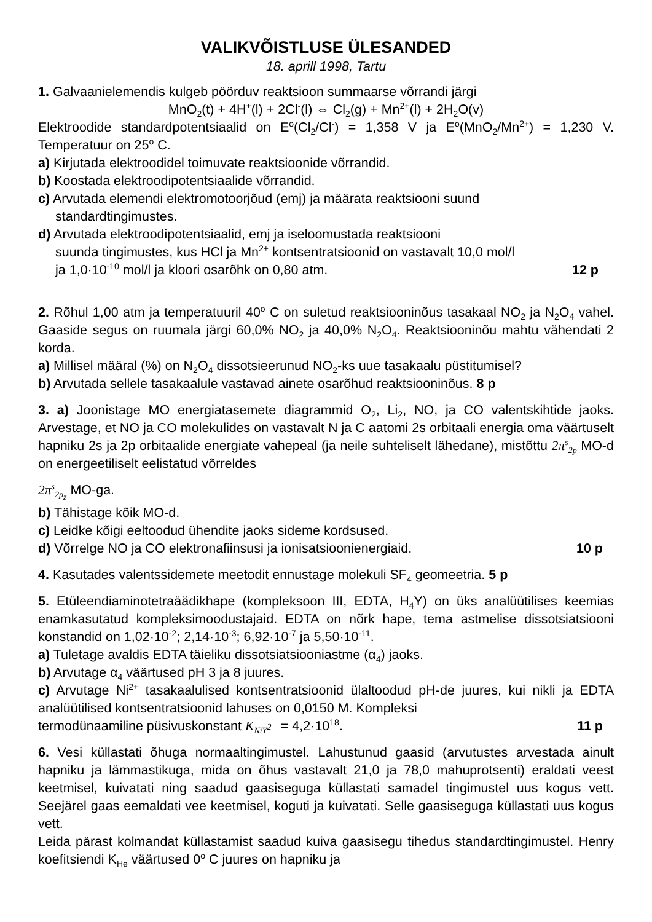VALIKVÕISTLUSE ÜLESANDED
18. aprill 1998, Tartu
1. Galvaanielemendis kulgeb pöörduv reaktsioon summaarse võrrandi järgi
MnO<sub>2</sub>(t) + 4H<sup>+</sup>(l) + 2Cl<sup>-</sup>(l) ⇔ Cl<sub>2</sub>(g) + Mn<sup>2+</sup>(l) + 2H<sub>2</sub>O(v)
Elektroodide standardpotentsiaalid on E<sup>o</sup>(Cl<sub>2</sub>/Cl<sup>-</sup>) = 1,358 V ja E<sup>o</sup>(MnO<sub>2</sub>/Mn<sup>2+</sup>) = 1,230 V. Temperatuur on 25<sup>o</sup> C.
a) Kirjutada elektroodidel toimuvate reaktsioonide võrrandid.
b) Koostada elektroodipotentsiaalide võrrandid.
c) Arvutada elemendi elektromotoorjõud (emj) ja määrata reaktsiooni suund
standardtingimustes.
d) Arvutada elektroodipotentsiaalid, emj ja iseloomustada reaktsiooni
suunda tingimustes, kus HCl ja Mn<sup>2+</sup> kontsentratsioonid on vastavalt 10,0 mol/l
ja 1,0·10<sup>-10</sup> mol/l ja kloori osarõhk on 0,80 atm. 12 p
2. Rõhul 1,00 atm ja temperatuuril 40<sup>o</sup> C on suletud reaktsiooninõus tasakaal NO<sub>2</sub> ja N<sub>2</sub>O<sub>4</sub> vahel. Gaaside segus on ruumala järgi 60,0% NO<sub>2</sub> ja 40,0% N<sub>2</sub>O<sub>4</sub>. Reaktsiooninõu mahtu vähendati 2 korda.
a) Millisel määral (%) on N<sub>2</sub>O<sub>4</sub> dissotsieerunud NO<sub>2</sub>-ks uue tasakaalu püstitumisel?
b) Arvutada sellele tasakaalule vastavad ainete osarõhud reaktsiooninõus. 8 p
3. a) Joonistage MO energiatasemete diagrammid O<sub>2</sub>, Li<sub>2</sub>, NO, ja CO valentskihtide jaoks. Arvestage, et NO ja CO molekulides on vastavalt N ja C aatomi 2s orbitaali energia oma väärtuselt hapniku 2s ja 2p orbitaalide energiate vahepeal (ja neile suhteliselt lähedane), mistõttu 2π<sup>s</sup><sub>2p</sub> MO-d on energeetiliselt eelistatud võrreldes
2π<sup>s</sup><sub>2p<sub>z</sub></sub> MO-ga.
b) Tähistage kõik MO-d.
c) Leidke kõigi eeltoodud ühendite jaoks sideme kordsused.
d) Võrrelge NO ja CO elektronafiinsusi ja ionisatsioonienergiaid. 10 p
4. Kasutades valentssidemete meetodit ennustage molekuli SF<sub>4</sub> geomeetria. 5 p
5. Etüleendiaminotetraäädikhape (kompleksoon III, EDTA, H<sub>4</sub>Y) on üks analüütilises keemias enamkasutatud kompleksimoodustajaid. EDTA on nõrk hape, tema astmelise dissotsiatsiooni konstandid on 1,02·10<sup>-2</sup>; 2,14·10<sup>-3</sup>; 6,92·10<sup>-7</sup> ja 5,50·10<sup>-11</sup>.
a) Tuletage avaldis EDTA täieliku dissotsiatsiooniastme (α<sub>4</sub>) jaoks.
b) Arvutage α<sub>4</sub> väärtused pH 3 ja 8 juures.
c) Arvutage Ni<sup>2+</sup> tasakaalulised kontsentratsioonid ülaltoodud pH-de juures, kui nikli ja EDTA analüütilised kontsentratsioonid lahuses on 0,0150 M. Kompleksi
termodünaamiline püsivuskonstant K<sub>NiY<sup>2−</sup></sub> = 4,2·10<sup>18</sup>. 11 p
6. Vesi küllastati õhuga normaaltingimustel. Lahustunud gaasid (arvutustes arvestada ainult hapniku ja lämmastikuga, mida on õhus vastavalt 21,0 ja 78,0 mahuprotsenti) eraldati veest keetmisel, kuivatati ning saadud gaasiseguga küllastati samadel tingimustel uus kogus vett. Seejärel gaas eemaldati vee keetmisel, koguti ja kuivatati. Selle gaasiseguga küllastati uus kogus vett.
Leida pärast kolmandat küllastamist saadud kuiva gaasisegu tihedus standardtingimustel. Henry koefitsiendi K<sub>He</sub> väärtused 0<sup>o</sup> C juures on hapniku ja